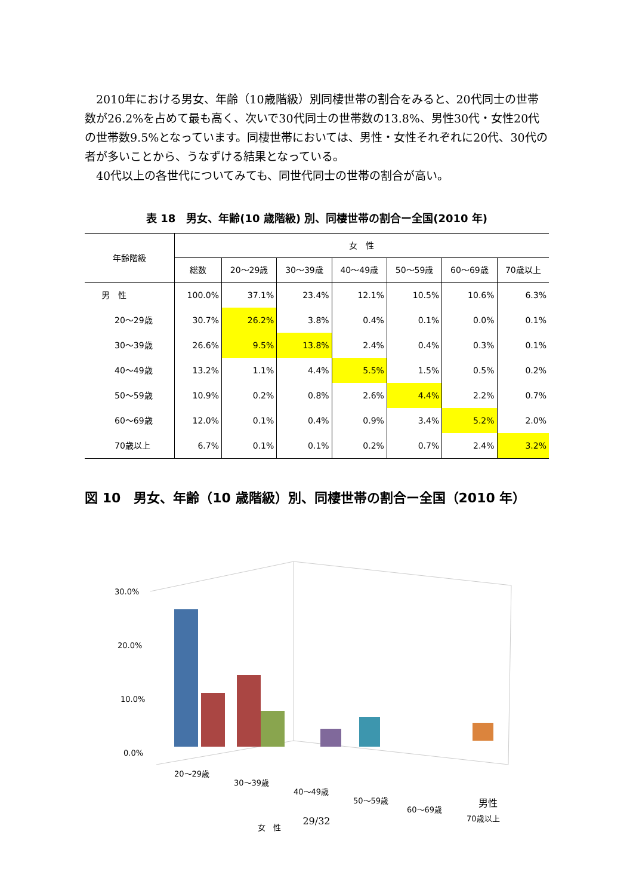2010年における男女、年齢（10歳階級）別同棲世帯の割合をみると、20代同士の世帯数が26.2%を占めて最も高く、次いで30代同士の世帯数の13.8%、男性30代・女性20代の世帯数9.5%となっています。同棲世帯においては、男性・女性それぞれに20代、30代の者が多いことから、うなずける結果となっている。
40代以上の各世代についてみても、同世代同士の世帯の割合が高い。
表 18　男女、年齢(10 歳階級) 別、同棲世帯の割合ー全国(2010 年)
| 年齢階級 | 女 性 | | | | | | |
| --- | --- | --- | --- | --- | --- | --- | --- |
| | 総数 | 20～29歳 | 30～39歳 | 40～49歳 | 50～59歳 | 60～69歳 | 70歳以上 |
| 男 性 | 100.0% | 37.1% | 23.4% | 12.1% | 10.5% | 10.6% | 6.3% |
| 20～29歳 | 30.7% | 26.2% | 3.8% | 0.4% | 0.1% | 0.0% | 0.1% |
| 30～39歳 | 26.6% | 9.5% | 13.8% | 2.4% | 0.4% | 0.3% | 0.1% |
| 40～49歳 | 13.2% | 1.1% | 4.4% | 5.5% | 1.5% | 0.5% | 0.2% |
| 50～59歳 | 10.9% | 0.2% | 0.8% | 2.6% | 4.4% | 2.2% | 0.7% |
| 60～69歳 | 12.0% | 0.1% | 0.4% | 0.9% | 3.4% | 5.2% | 2.0% |
| 70歳以上 | 6.7% | 0.1% | 0.1% | 0.2% | 0.7% | 2.4% | 3.2% |
図 10　男女、年齢（10 歳階級）別、同棲世帯の割合ー全国（2010 年）
30.0%
20.0%
10.0%
0.0%
20～29歳
30～39歳
40～49歳
50～59歳
60～69歳
70歳以上
女　性
男性
29/32